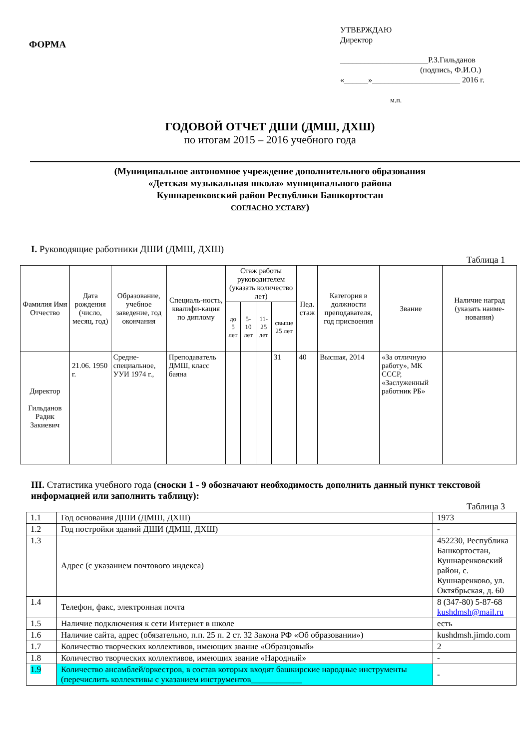ФОРМА
УТВЕРЖДАЮ
Директор
______________________Р.З.Гильданов
(подпись, Ф.И.О.)
«______»______________________ 2016 г.
м.п.
ГОДОВОЙ ОТЧЕТ ДШИ (ДМШ, ДХШ)
по итогам 2015 – 2016 учебного года
(Муниципальное автономное учреждение дополнительного образования
«Детская музыкальная школа» муниципального района
Кушнаренковский район Республики Башкортостан
СОГЛАСНО УСТАВУ)
I. Руководящие работники ДШИ (ДМШ, ДХШ)
Таблица 1
| Фамилия Имя Отчество | Дата рождения (число, месяц, год) | Образование, учебное заведение, год окончания | Специаль-ность, квалифи-кация по диплому | Стаж работы руководителем (указать количество лет) | | | | Пед. стаж | Категория в должности преподавателя, год присвоения | Звание | Наличие наград (указать наиме-нования) |
| --- | --- | --- | --- | --- | --- | --- | --- | --- | --- | --- | --- |
| | | | | до 5 лет | 5-10 лет | 11-25 лет | свыше 25 лет | | | | |
| Директор Гильданов Радик Закиевич | 21.06. 1950 г. | Средне-специальное, УУИ 1974 г., | Преподаватель ДМШ, класс баяна | | | | 31 | 40 | Высшая, 2014 | «За отличную работу», МК СССР, «Заслуженный работник РБ» | |
III. Статистика учебного года (сноски 1 - 9 обозначают необходимость дополнить данный пункт текстовой информацией или заполнить таблицу):
Таблица 3
| 1.1 | Год основания ДШИ (ДМШ, ДХШ) | 1973 |
| 1.2 | Год постройки зданий ДШИ (ДМШ, ДХШ) | - |
| 1.3 | Адрес (с указанием почтового индекса) | 452230, Республика Башкортостан, Кушнаренковский район, с. Кушнаренково, ул. Октябрьская, д. 60 |
| 1.4 | Телефон, факс, электронная почта | 8 (347-80) 5-87-68 kushdmsh@mail.ru |
| 1.5 | Наличие подключения к сети Интернет в школе | есть |
| 1.6 | Наличие сайта, адрес (обязательно, п.п. 25 п. 2 ст. 32 Закона РФ «Об образовании») | kushdmsh.jimdo.com |
| 1.7 | Количество творческих коллективов, имеющих звание «Образцовый» | 2 |
| 1.8 | Количество творческих коллективов, имеющих звание «Народный» | - |
| 1.9 | Количество ансамблей/оркестров, в состав которых входят башкирские народные инструменты (перечислить коллективы с указанием инструментов____________ | - |